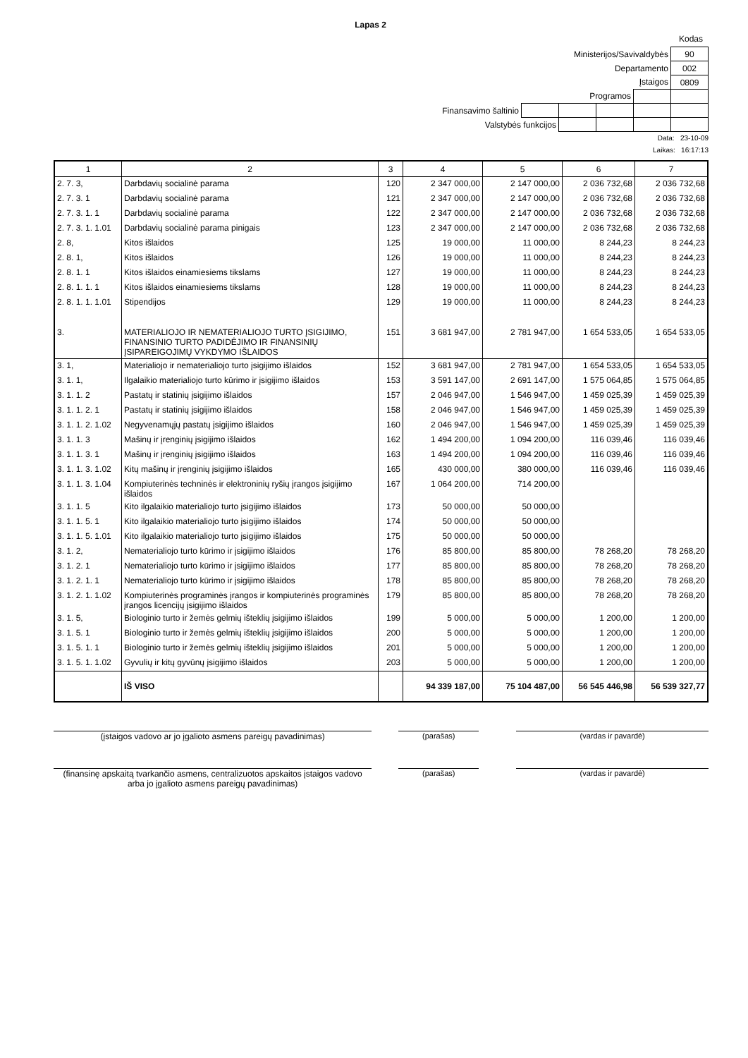Lapas 2
Kodas
| Ministerijos/Savivaldybės | | | | | 90 |
| Departamento | | | | | 002 |
| Įstaigos | | | | | 0809 |
| Programos | | | | | |
| Finansavimo šaltinio | | | | | |
| Valstybės funkcijos | | | | | |
Data: 23-10-09
Laikas: 16:17:13
| 1 | 2 | 3 | 4 | 5 | 6 | 7 |
| --- | --- | --- | --- | --- | --- | --- |
| 2. 7. 3, | Darbdavių socialinė parama | 120 | 2 347 000,00 | 2 147 000,00 | 2 036 732,68 | 2 036 732,68 |
| 2. 7. 3. 1 | Darbdavių socialinė parama | 121 | 2 347 000,00 | 2 147 000,00 | 2 036 732,68 | 2 036 732,68 |
| 2. 7. 3. 1. 1 | Darbdavių socialinė parama | 122 | 2 347 000,00 | 2 147 000,00 | 2 036 732,68 | 2 036 732,68 |
| 2. 7. 3. 1. 1.01 | Darbdavių socialinė parama pinigais | 123 | 2 347 000,00 | 2 147 000,00 | 2 036 732,68 | 2 036 732,68 |
| 2. 8, | Kitos išlaidos | 125 | 19 000,00 | 11 000,00 | 8 244,23 | 8 244,23 |
| 2. 8. 1, | Kitos išlaidos | 126 | 19 000,00 | 11 000,00 | 8 244,23 | 8 244,23 |
| 2. 8. 1. 1 | Kitos išlaidos einamiesiems tikslams | 127 | 19 000,00 | 11 000,00 | 8 244,23 | 8 244,23 |
| 2. 8. 1. 1. 1 | Kitos išlaidos einamiesiems tikslams | 128 | 19 000,00 | 11 000,00 | 8 244,23 | 8 244,23 |
| 2. 8. 1. 1. 1.01 | Stipendijos | 129 | 19 000,00 | 11 000,00 | 8 244,23 | 8 244,23 |
| 3. | MATERIALIOJO IR NEMATERIALIOJO TURTO ĮSIGIJIMO, FINANSINIO TURTO PADIDĖJIMO IR FINANSINIŲ ĮSIPAREIGOJIMŲ VYKDYMO IŠLAIDOS | 151 | 3 681 947,00 | 2 781 947,00 | 1 654 533,05 | 1 654 533,05 |
| 3. 1, | Materialiojo ir nematerialiojo turto įsigijimo išlaidos | 152 | 3 681 947,00 | 2 781 947,00 | 1 654 533,05 | 1 654 533,05 |
| 3. 1. 1, | Ilgalaikio materialiojo turto kūrimo ir įsigijimo išlaidos | 153 | 3 591 147,00 | 2 691 147,00 | 1 575 064,85 | 1 575 064,85 |
| 3. 1. 1. 2 | Pastatų ir statinių įsigijimo išlaidos | 157 | 2 046 947,00 | 1 546 947,00 | 1 459 025,39 | 1 459 025,39 |
| 3. 1. 1. 2. 1 | Pastatų ir statinių įsigijimo išlaidos | 158 | 2 046 947,00 | 1 546 947,00 | 1 459 025,39 | 1 459 025,39 |
| 3. 1. 1. 2. 1.02 | Negyvenamųjų pastatų įsigijimo išlaidos | 160 | 2 046 947,00 | 1 546 947,00 | 1 459 025,39 | 1 459 025,39 |
| 3. 1. 1. 3 | Mašinų ir įrenginių įsigijimo išlaidos | 162 | 1 494 200,00 | 1 094 200,00 | 116 039,46 | 116 039,46 |
| 3. 1. 1. 3. 1 | Mašinų ir įrenginių įsigijimo išlaidos | 163 | 1 494 200,00 | 1 094 200,00 | 116 039,46 | 116 039,46 |
| 3. 1. 1. 3. 1.02 | Kitų mašinų ir įrenginių įsigijimo išlaidos | 165 | 430 000,00 | 380 000,00 | 116 039,46 | 116 039,46 |
| 3. 1. 1. 3. 1.04 | Kompiuterinės techninės ir elektroninių ryšių įrangos įsigijimo išlaidos | 167 | 1 064 200,00 | 714 200,00 | | |
| 3. 1. 1. 5 | Kito ilgalaikio materialiojo turto įsigijimo išlaidos | 173 | 50 000,00 | 50 000,00 | | |
| 3. 1. 1. 5. 1 | Kito ilgalaikio materialiojo turto įsigijimo išlaidos | 174 | 50 000,00 | 50 000,00 | | |
| 3. 1. 1. 5. 1.01 | Kito ilgalaikio materialiojo turto įsigijimo išlaidos | 175 | 50 000,00 | 50 000,00 | | |
| 3. 1. 2, | Nematerialiojo turto kūrimo ir įsigijimo išlaidos | 176 | 85 800,00 | 85 800,00 | 78 268,20 | 78 268,20 |
| 3. 1. 2. 1 | Nematerialiojo turto kūrimo ir įsigijimo išlaidos | 177 | 85 800,00 | 85 800,00 | 78 268,20 | 78 268,20 |
| 3. 1. 2. 1. 1 | Nematerialiojo turto kūrimo ir įsigijimo išlaidos | 178 | 85 800,00 | 85 800,00 | 78 268,20 | 78 268,20 |
| 3. 1. 2. 1. 1.02 | Kompiuterinės programinės įrangos ir kompiuterinės programinės įrangos licencijų įsigijimo išlaidos | 179 | 85 800,00 | 85 800,00 | 78 268,20 | 78 268,20 |
| 3. 1. 5, | Biologinio turto ir žemės gelmių išteklių įsigijimo išlaidos | 199 | 5 000,00 | 5 000,00 | 1 200,00 | 1 200,00 |
| 3. 1. 5. 1 | Biologinio turto ir žemės gelmių išteklių įsigijimo išlaidos | 200 | 5 000,00 | 5 000,00 | 1 200,00 | 1 200,00 |
| 3. 1. 5. 1. 1 | Biologinio turto ir žemės gelmių išteklių įsigijimo išlaidos | 201 | 5 000,00 | 5 000,00 | 1 200,00 | 1 200,00 |
| 3. 1. 5. 1. 1.02 | Gyvulių ir kitų gyvūnų įsigijimo išlaidos | 203 | 5 000,00 | 5 000,00 | 1 200,00 | 1 200,00 |
| | IŠ VISO | | 94 339 187,00 | 75 104 487,00 | 56 545 446,98 | 56 539 327,77 |
(įstaigos vadovo ar jo įgalioto asmens pareigų pavadinimas) (parašas) (vardas ir pavardė)
(finansinę apskaitą tvarkančio asmens, centralizuotos apskaitos įstaigos vadovo arba jo įgalioto asmens pareigų pavadinimas)
(parašas) (vardas ir pavardė)